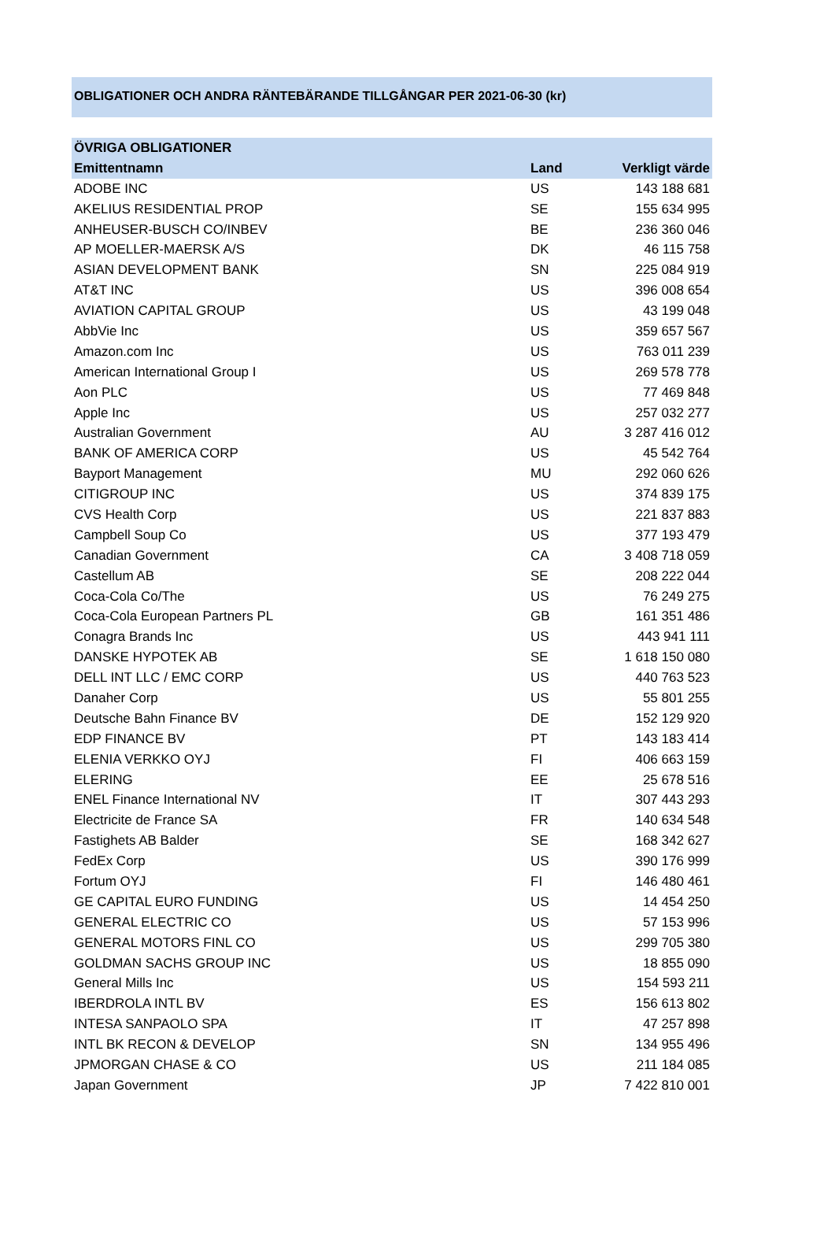OBLIGATIONER OCH ANDRA RÄNTEBÄRANDE TILLGÅNGAR PER 2021-06-30 (kr)
| ÖVRIGA OBLIGATIONER | | |
| --- | --- | --- |
| Emittentnamn | Land | Verkligt värde |
| ADOBE INC | US | 143 188 681 |
| AKELIUS RESIDENTIAL PROP | SE | 155 634 995 |
| ANHEUSER-BUSCH CO/INBEV | BE | 236 360 046 |
| AP MOELLER-MAERSK A/S | DK | 46 115 758 |
| ASIAN DEVELOPMENT BANK | SN | 225 084 919 |
| AT&T INC | US | 396 008 654 |
| AVIATION CAPITAL GROUP | US | 43 199 048 |
| AbbVie Inc | US | 359 657 567 |
| Amazon.com Inc | US | 763 011 239 |
| American International Group I | US | 269 578 778 |
| Aon PLC | US | 77 469 848 |
| Apple Inc | US | 257 032 277 |
| Australian Government | AU | 3 287 416 012 |
| BANK OF AMERICA CORP | US | 45 542 764 |
| Bayport Management | MU | 292 060 626 |
| CITIGROUP INC | US | 374 839 175 |
| CVS Health Corp | US | 221 837 883 |
| Campbell Soup Co | US | 377 193 479 |
| Canadian Government | CA | 3 408 718 059 |
| Castellum AB | SE | 208 222 044 |
| Coca-Cola Co/The | US | 76 249 275 |
| Coca-Cola European Partners PL | GB | 161 351 486 |
| Conagra Brands Inc | US | 443 941 111 |
| DANSKE HYPOTEK AB | SE | 1 618 150 080 |
| DELL INT LLC / EMC CORP | US | 440 763 523 |
| Danaher Corp | US | 55 801 255 |
| Deutsche Bahn Finance BV | DE | 152 129 920 |
| EDP FINANCE BV | PT | 143 183 414 |
| ELENIA VERKKO OYJ | FI | 406 663 159 |
| ELERING | EE | 25 678 516 |
| ENEL Finance International NV | IT | 307 443 293 |
| Electricite de France SA | FR | 140 634 548 |
| Fastighets AB Balder | SE | 168 342 627 |
| FedEx Corp | US | 390 176 999 |
| Fortum OYJ | FI | 146 480 461 |
| GE CAPITAL EURO FUNDING | US | 14 454 250 |
| GENERAL ELECTRIC CO | US | 57 153 996 |
| GENERAL MOTORS FINL CO | US | 299 705 380 |
| GOLDMAN SACHS GROUP INC | US | 18 855 090 |
| General Mills Inc | US | 154 593 211 |
| IBERDROLA INTL BV | ES | 156 613 802 |
| INTESA SANPAOLO SPA | IT | 47 257 898 |
| INTL BK RECON & DEVELOP | SN | 134 955 496 |
| JPMORGAN CHASE & CO | US | 211 184 085 |
| Japan Government | JP | 7 422 810 001 |